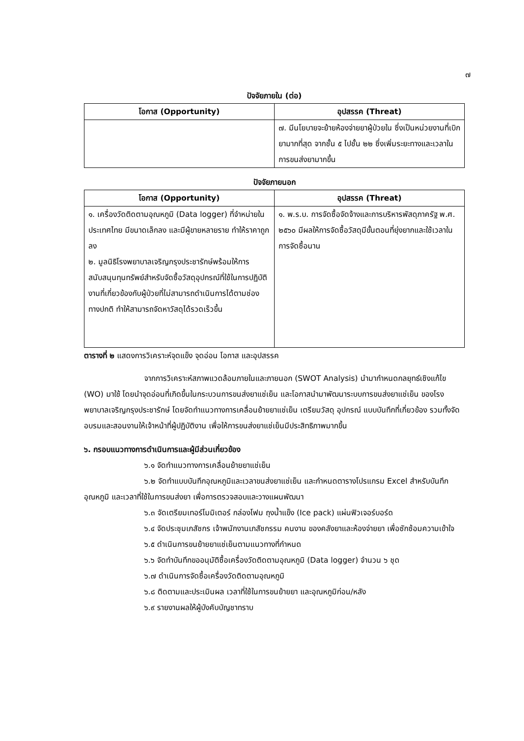๗
ปัจจัยภายใน (ต่อ)
| โอกาส (Opportunity) | อุปสรรค (Threat) |
| --- | --- |
| | ๗. มีนโยบายจะย้ายห้องจ่ายยาผู้ป่วยใน ซึ่งเป็นหน่วยงานที่เบิกยามากที่สุด จากชั้น ๕ ไปชั้น ๒๒ ซึ่งเพิ่มระยะทางและเวลาในการขนส่งยามากขึ้น |
ปัจจัยภายนอก
| โอกาส (Opportunity) | อุปสรรค (Threat) |
| --- | --- |
| ๑. เครื่องวัดติดตามอุณหภูมิ (Data logger) ที่จำหน่ายในประเทศไทย มีขนาดเล็กลง และมีผู้ขายหลายราย ทำให้ราคาถูกลง ๒. มูลนิธิโรงพยาบาลเจริญกรุงประชารักษ์พร้อมให้การสนับสนุนทุนทรัพย์สำหรับจัดซื้อวัสดุอุปกรณ์ที่ใช้ในการปฏิบัติงานที่เกี่ยวข้องกับผู้ป่วยที่ไม่สามารถดำเนินการได้ตามช่องทางปกติ ทำให้สามารถจัดหาวัสดุได้รวดเร็วขึ้น | ๑. พ.ร.บ. การจัดซื้อจัดจ้างและการบริหารพัสดุภาครัฐ พ.ศ. ๒๕๖๐ มีผลให้การจัดซื้อวัสดุมีขั้นตอนที่ยุ่งยากและใช้เวลาในการจัดซื้อนาน |
ตารางที่ ๒ แสดงการวิเคราะห์จุดแข็ง จุดอ่อน โอกาส และอุปสรรค
จากการวิเคราะห์สภาพแวดล้อมภายในและภายนอก (SWOT Analysis) นำมากำหนดกลยุทธ์เชิงแก้ไข (WO) มาใช้ โดยนำจุดอ่อนที่เกิดขึ้นในกระบวนการขนส่งยาแช่เย็น และโอกาสนำมาพัฒนาระบบการขนส่งยาแช่เย็น ของโรงพยาบาลเจริญกรุงประชารักษ์ โดยจัดทำแนวทางการเคลื่อนย้ายยาแช่เย็น เตรียมวัสดุ อุปกรณ์ แบบบันทึกที่เกี่ยวข้อง รวมทั้งจัดอบรมและสอนงานให้เจ้าหน้าที่ผู้ปฏิบัติงาน เพื่อให้การขนส่งยาแช่เย็นมีประสิทธิภาพมากขึ้น
๖. กรอบแนวทางการดำเนินการและผู้มีส่วนเกี่ยวข้อง
๖.๑ จัดทำแนวทางการเคลื่อนย้ายยาแช่เย็น
๖.๒ จัดทำแบบบันทึกอุณหภูมิและเวลาขนส่งยาแช่เย็น และกำหนดตารางโปรแกรม Excel สำหรับบันทึกอุณหภูมิ และเวลาที่ใช้ในการขนส่งยา เพื่อการตรวจสอบและวางแผนพัฒนา
๖.๓ จัดเตรียมเทอร์โมมิเตอร์ กล่องโฟม ถุงน้ำแข็ง (Ice pack) แผ่นฟิวเจอร์บอร์ด
๖.๔ จัดประชุมเภสัชกร เจ้าพนักงานเภสัชกรรม คนงาน ของคลังยาและห้องจ่ายยา เพื่อซักซ้อมความเข้าใจ
๖.๕ ดำเนินการขนย้ายยาแช่เย็นตามแนวทางที่กำหนด
๖.๖ จัดทำบันทึกขออนุมัติซื้อเครื่องวัดติดตามอุณหภูมิ (Data logger) จำนวน ๖ ชุด
๖.๗ ดำเนินการจัดซื้อเครื่องวัดติดตามอุณหภูมิ
๖.๘ ติดตามและประเมินผล เวลาที่ใช้ในการขนย้ายยา และอุณหภูมิก่อน/หลัง
๖.๙ รายงานผลให้ผู้บังคับบัญชาทราบ